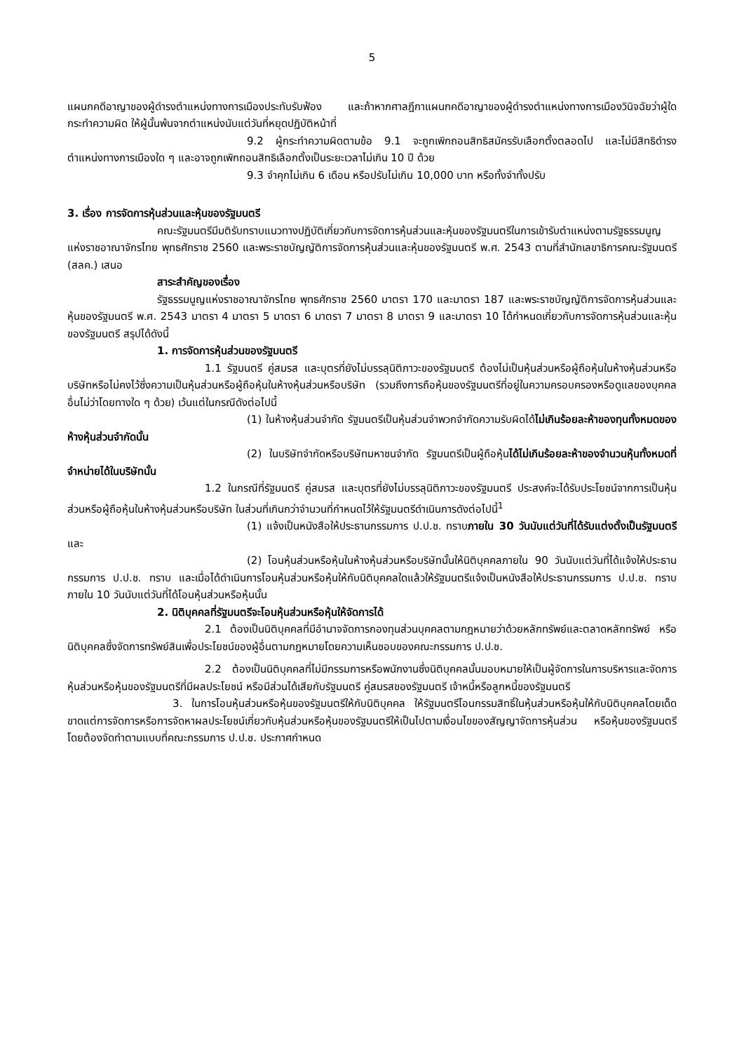5
แผนกคดีอาญาของผู้ดำรงตำแหน่งทางการเมืองประทับรับฟ้อง และถ้าหากศาลฎีกาแผนกคดีอาญาของผู้ดำรงตำแหน่งทางการเมืองวินิจฉัยว่าผู้ใดกระทำความผิด ให้ผู้นั้นพ้นจากตำแหน่งนับแต่วันที่หยุดปฏิบัติหน้าที่
9.2 ผู้กระทำความผิดตามข้อ 9.1 จะถูกเพิกถอนสิทธิสมัครรับเลือกตั้งตลอดไป และไม่มีสิทธิดำรงตำแหน่งทางการเมืองใด ๆ และอาจถูกเพิกถอนสิทธิเลือกตั้งเป็นระยะเวลาไม่เกิน 10 ปี ด้วย
9.3 จำคุกไม่เกิน 6 เดือน หรือปรับไม่เกิน 10,000 บาท หรือทั้งจำทั้งปรับ
3. เรื่อง การจัดการหุ้นส่วนและหุ้นของรัฐมนตรี
คณะรัฐมนตรีมีมติรับทราบแนวทางปฏิบัติเกี่ยวกับการจัดการหุ้นส่วนและหุ้นของรัฐมนตรีในการเข้ารับตำแหน่งตามรัฐธรรมนูญแห่งราชอาณาจักรไทย พุทธศักราช 2560 และพระราชบัญญัติการจัดการหุ้นส่วนและหุ้นของรัฐมนตรี พ.ศ. 2543 ตามที่สำนักเลขาธิการคณะรัฐมนตรี (สลค.) เสนอ
สาระสำคัญของเรื่อง
รัฐธรรมนูญแห่งราชอาณาจักรไทย พุทธศักราช 2560 มาตรา 170 และมาตรา 187 และพระราชบัญญัติการจัดการหุ้นส่วนและหุ้นของรัฐมนตรี พ.ศ. 2543 มาตรา 4 มาตรา 5 มาตรา 6 มาตรา 7 มาตรา 8 มาตรา 9 และมาตรา 10 ได้กำหนดเกี่ยวกับการจัดการหุ้นส่วนและหุ้นของรัฐมนตรี สรุปได้ดังนี้
1. การจัดการหุ้นส่วนของรัฐมนตรี
1.1 รัฐมนตรี คู่สมรส และบุตรที่ยังไม่บรรลุนิติภาวะของรัฐมนตรี ต้องไม่เป็นหุ้นส่วนหรือผู้ถือหุ้นในห้างหุ้นส่วนหรือบริษัทหรือไม่คงไว้ซึ่งความเป็นหุ้นส่วนหรือผู้ถือหุ้นในห้างหุ้นส่วนหรือบริษัท (รวมถึงการถือหุ้นของรัฐมนตรีที่อยู่ในความครอบครองหรือดูแลของบุคคลอื่นไม่ว่าโดยทางใด ๆ ด้วย) เว้นแต่ในกรณีดังต่อไปนี้
(1) ในห้างหุ้นส่วนจำกัด รัฐมนตรีเป็นหุ้นส่วนจำพวกจำกัดความรับผิดได้ไม่เกินร้อยละห้าของทุนทั้งหมดของห้างหุ้นส่วนจำกัดนั้น
(2) ในบริษัทจำกัดหรือบริษัทมหาชนจำกัด รัฐมนตรีเป็นผู้ถือหุ้นได้ไม่เกินร้อยละห้าของจำนวนหุ้นทั้งหมดที่จำหน่ายได้ในบริษัทนั้น
1.2 ในกรณีที่รัฐมนตรี คู่สมรส และบุตรที่ยังไม่บรรลุนิติภาวะของรัฐมนตรี ประสงค์จะได้รับประโยชน์จากการเป็นหุ้นส่วนหรือผู้ถือหุ้นในห้างหุ้นส่วนหรือบริษัท ในส่วนที่เกินกว่าจำนวนที่กำหนดไว้ให้รัฐมนตรีดำเนินการดังต่อไปนี้<sup>1</sup>
(1) แจ้งเป็นหนังสือให้ประธานกรรมการ ป.ป.ช. ทราบภายใน 30 วันนับแต่วันที่ได้รับแต่งตั้งเป็นรัฐมนตรี และ
(2) โอนหุ้นส่วนหรือหุ้นในห้างหุ้นส่วนหรือบริษัทนั้นให้นิติบุคคลภายใน 90 วันนับแต่วันที่ได้แจ้งให้ประธานกรรมการ ป.ป.ช. ทราบ และเมื่อได้ดำเนินการโอนหุ้นส่วนหรือหุ้นให้กับนิติบุคคลใดแล้วให้รัฐมนตรีแจ้งเป็นหนังสือให้ประธานกรรมการ ป.ป.ช. ทราบภายใน 10 วันนับแต่วันที่ได้โอนหุ้นส่วนหรือหุ้นนั้น
2. นิติบุคคลที่รัฐมนตรีจะโอนหุ้นส่วนหรือหุ้นให้จัดการได้
2.1 ต้องเป็นนิติบุคคลที่มีอำนาจจัดการกองทุนส่วนบุคคลตามกฎหมายว่าด้วยหลักทรัพย์และตลาดหลักทรัพย์ หรือนิติบุคคลซึ่งจัดการทรัพย์สินเพื่อประโยชน์ของผู้อื่นตามกฎหมายโดยความเห็นชอบของคณะกรรมการ ป.ป.ช.
2.2 ต้องเป็นนิติบุคคลที่ไม่มีกรรมการหรือพนักงานซึ่งนิติบุคคลนั้นมอบหมายให้เป็นผู้จัดการในการบริหารและจัดการหุ้นส่วนหรือหุ้นของรัฐมนตรีที่มีผลประโยชน์ หรือมีส่วนได้เสียกับรัฐมนตรี คู่สมรสของรัฐมนตรี เจ้าหนี้หรือลูกหนี้ของรัฐมนตรี
3. ในการโอนหุ้นส่วนหรือหุ้นของรัฐมนตรีให้กับนิติบุคคล ให้รัฐมนตรีโอนกรรมสิทธิ์ในหุ้นส่วนหรือหุ้นให้กับนิติบุคคลโดยเด็ดขาดแต่การจัดการหรือการจัดหาผลประโยชน์เกี่ยวกับหุ้นส่วนหรือหุ้นของรัฐมนตรีให้เป็นไปตามเงื่อนไขของสัญญาจัดการหุ้นส่วน หรือหุ้นของรัฐมนตรี โดยต้องจัดทำตามแบบที่คณะกรรมการ ป.ป.ช. ประกาศกำหนด